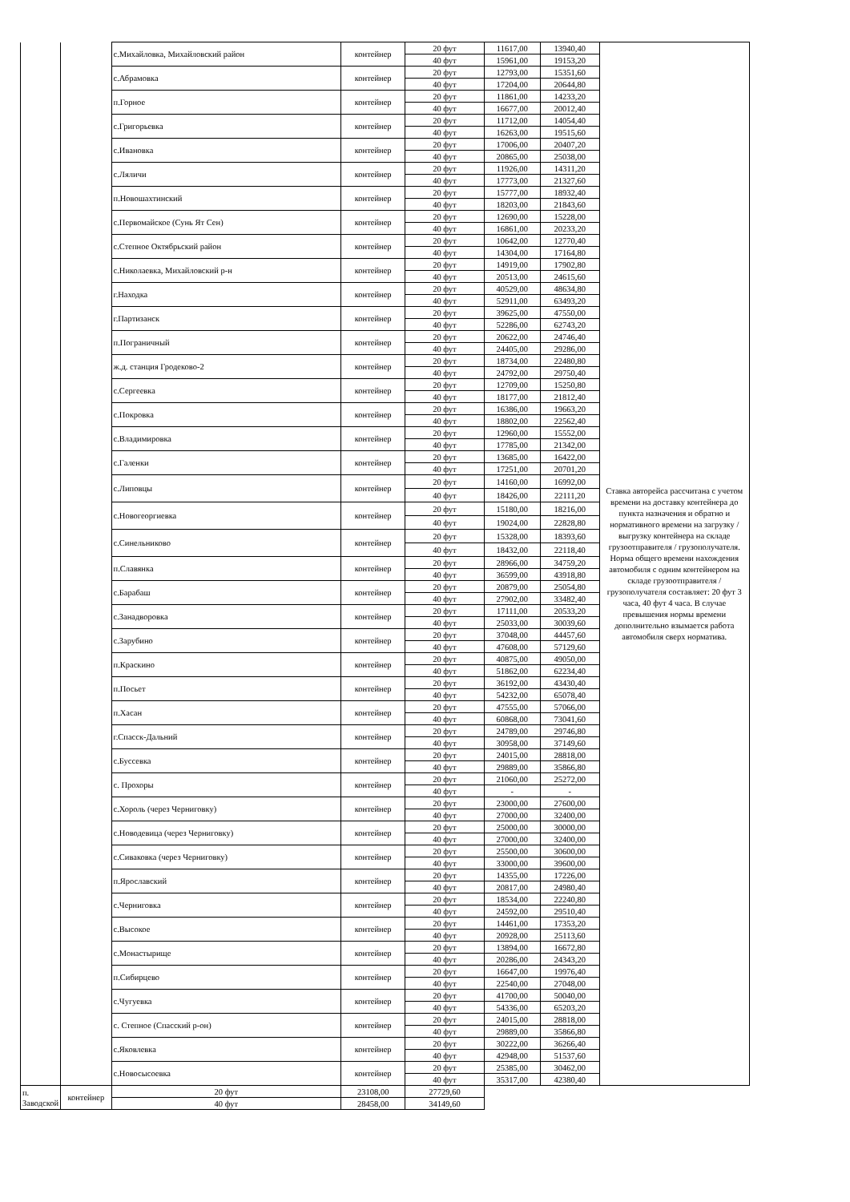| | | с.Михайловка, Михайловский район | контейнер | 20 фут | 11617,00 | 13940,40 | Ставка авторейса рассчитана с учетом времени на доставку контейнера до пункта назначения и обратно и нормативного времени на загрузку / выгрузку контейнера на складе грузоотправителя / грузополучателя. Норма общего времени нахождения автомобиля с одним контейнером на складе грузоотправителя / грузополучателя составляет: 20 фут 3 часа, 40 фут 4 часа. В случае превышения нормы времени дополнительно взымается работа автомобиля сверх норматива. |
| | | | | 40 фут | 15961,00 | 19153,20 | |
| | | с.Абрамовка | контейнер | 20 фут | 12793,00 | 15351,60 | |
| | | | | 40 фут | 17204,00 | 20644,80 | |
| | | п.Горное | контейнер | 20 фут | 11861,00 | 14233,20 | |
| | | | | 40 фут | 16677,00 | 20012,40 | |
| | | с.Григорьевка | контейнер | 20 фут | 11712,00 | 14054,40 | |
| | | | | 40 фут | 16263,00 | 19515,60 | |
| | | с.Ивановка | контейнер | 20 фут | 17006,00 | 20407,20 | |
| | | | | 40 фут | 20865,00 | 25038,00 | |
| | | с.Ляличи | контейнер | 20 фут | 11926,00 | 14311,20 | |
| | | | | 40 фут | 17773,00 | 21327,60 | |
| | | п.Новошахтинский | контейнер | 20 фут | 15777,00 | 18932,40 | |
| | | | | 40 фут | 18203,00 | 21843,60 | |
| | | с.Первомайское (Сунь Ят Сен) | контейнер | 20 фут | 12690,00 | 15228,00 | |
| | | | | 40 фут | 16861,00 | 20233,20 | |
| | | с.Степное Октябрьский район | контейнер | 20 фут | 10642,00 | 12770,40 | |
| | | | | 40 фут | 14304,00 | 17164,80 | |
| | | с.Николаевка, Михайловский р-н | контейнер | 20 фут | 14919,00 | 17902,80 | |
| | | | | 40 фут | 20513,00 | 24615,60 | |
| | | г.Находка | контейнер | 20 фут | 40529,00 | 48634,80 | |
| | | | | 40 фут | 52911,00 | 63493,20 | |
| | | г.Партизанск | контейнер | 20 фут | 39625,00 | 47550,00 | |
| | | | | 40 фут | 52286,00 | 62743,20 | |
| | | п.Пограничный | контейнер | 20 фут | 20622,00 | 24746,40 | |
| | | | | 40 фут | 24405,00 | 29286,00 | |
| | | ж.д. станция Гродеково-2 | контейнер | 20 фут | 18734,00 | 22480,80 | |
| | | | | 40 фут | 24792,00 | 29750,40 | |
| | | с.Сергеевка | контейнер | 20 фут | 12709,00 | 15250,80 | |
| | | | | 40 фут | 18177,00 | 21812,40 | |
| | | с.Покровка | контейнер | 20 фут | 16386,00 | 19663,20 | |
| | | | | 40 фут | 18802,00 | 22562,40 | |
| | | с.Владимировка | контейнер | 20 фут | 12960,00 | 15552,00 | |
| | | | | 40 фут | 17785,00 | 21342,00 | |
| | | с.Галенки | контейнер | 20 фут | 13685,00 | 16422,00 | |
| | | | | 40 фут | 17251,00 | 20701,20 | |
| | | с.Липовцы | контейнер | 20 фут | 14160,00 | 16992,00 | |
| | | | | 40 фут | 18426,00 | 22111,20 | |
| | | с.Новогеоргиевка | контейнер | 20 фут | 15180,00 | 18216,00 | |
| | | | | 40 фут | 19024,00 | 22828,80 | |
| | | с.Синельниково | контейнер | 20 фут | 15328,00 | 18393,60 | |
| | | | | 40 фут | 18432,00 | 22118,40 | |
| | | п.Славянка | контейнер | 20 фут | 28966,00 | 34759,20 | |
| | | | | 40 фут | 36599,00 | 43918,80 | |
| | | с.Барабаш | контейнер | 20 фут | 20879,00 | 25054,80 | |
| | | | | 40 фут | 27902,00 | 33482,40 | |
| | | с.Занадворовка | контейнер | 20 фут | 17111,00 | 20533,20 | |
| | | | | 40 фут | 25033,00 | 30039,60 | |
| | | с.Зарубино | контейнер | 20 фут | 37048,00 | 44457,60 | |
| | | | | 40 фут | 47608,00 | 57129,60 | |
| | | п.Краскино | контейнер | 20 фут | 40875,00 | 49050,00 | |
| | | | | 40 фут | 51862,00 | 62234,40 | |
| | | п.Посьет | контейнер | 20 фут | 36192,00 | 43430,40 | |
| | | | | 40 фут | 54232,00 | 65078,40 | |
| | | п.Хасан | контейнер | 20 фут | 47555,00 | 57066,00 | |
| | | | | 40 фут | 60868,00 | 73041,60 | |
| | | г.Спасск-Дальний | контейнер | 20 фут | 24789,00 | 29746,80 | |
| | | | | 40 фут | 30958,00 | 37149,60 | |
| | | с.Буссевка | контейнер | 20 фут | 24015,00 | 28818,00 | |
| | | | | 40 фут | 29889,00 | 35866,80 | |
| | | с. Прохоры | контейнер | 20 фут | 21060,00 | 25272,00 | |
| | | | | 40 фут | - | - | |
| | | с.Хороль (через Черниговку) | контейнер | 20 фут | 23000,00 | 27600,00 | |
| | | | | 40 фут | 27000,00 | 32400,00 | |
| | | с.Новодевица (через Черниговку) | контейнер | 20 фут | 25000,00 | 30000,00 | |
| | | | | 40 фут | 27000,00 | 32400,00 | |
| | | с.Сиваковка (через Черниговку) | контейнер | 20 фут | 25500,00 | 30600,00 | |
| | | | | 40 фут | 33000,00 | 39600,00 | |
| | | п.Ярославский | контейнер | 20 фут | 14355,00 | 17226,00 | |
| | | | | 40 фут | 20817,00 | 24980,40 | |
| | | с.Черниговка | контейнер | 20 фут | 18534,00 | 22240,80 | |
| | | | | 40 фут | 24592,00 | 29510,40 | |
| | | с.Высокое | контейнер | 20 фут | 14461,00 | 17353,20 | |
| | | | | 40 фут | 20928,00 | 25113,60 | |
| | | с.Монастырище | контейнер | 20 фут | 13894,00 | 16672,80 | |
| | | | | 40 фут | 20286,00 | 24343,20 | |
| | | п.Сибирцево | контейнер | 20 фут | 16647,00 | 19976,40 | |
| | | | | 40 фут | 22540,00 | 27048,00 | |
| | | с.Чугуевка | контейнер | 20 фут | 41700,00 | 50040,00 | |
| | | | | 40 фут | 54336,00 | 65203,20 | |
| | | с. Степное (Спасский р-он) | контейнер | 20 фут | 24015,00 | 28818,00 | |
| | | | | 40 фут | 29889,00 | 35866,80 | |
| | | с.Яковлевка | контейнер | 20 фут | 30222,00 | 36266,40 | |
| | | | | 40 фут | 42948,00 | 51537,60 | |
| | | с.Новосысоевка | контейнер | 20 фут | 25385,00 | 30462,00 | |
| | | | | 40 фут | 35317,00 | 42380,40 | |
| п. Заводской | контейнер | 20 фут | 23108,00 | 27729,60 | | | |
| | | 40 фут | 28458,00 | 34149,60 | | | |